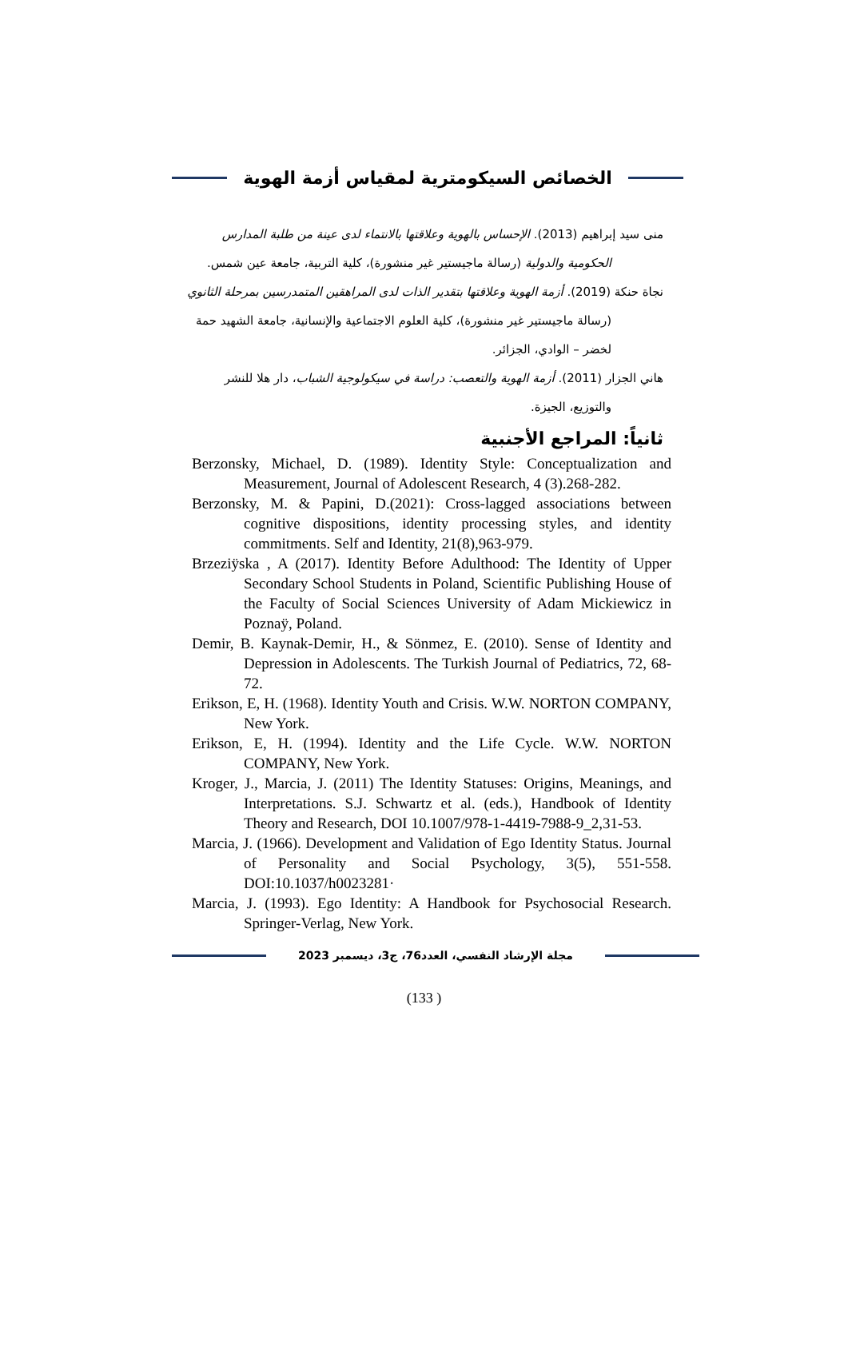الخصائص السيكومترية لمقياس أزمة الهوية
منى سيد إبراهيم (2013). الإحساس بالهوية وعلاقتها بالانتماء لدى عينة من طلبة المدارس الحكومية والدولية (رسالة ماجيستير غير منشورة)، كلية التربية، جامعة عين شمس.
نجاة حنكة (2019). أزمة الهوية وعلاقتها بتقدير الذات لدى المراهقين المتمدرسين بمرحلة الثانوي (رسالة ماجيستير غير منشورة)، كلية العلوم الاجتماعية والإنسانية، جامعة الشهيد حمة لخضر – الوادي، الجزائر.
هاني الجزار (2011). أزمة الهوية والتعصب: دراسة في سيكولوجية الشباب، دار هلا للنشر والتوزيع، الجيزة.
ثانياً: المراجع الأجنبية
Berzonsky, Michael, D. (1989). Identity Style: Conceptualization and Measurement, Journal of Adolescent Research, 4 (3).268-282.
Berzonsky, M. & Papini, D.(2021): Cross-lagged associations between cognitive dispositions, identity processing styles, and identity commitments. Self and Identity, 21(8),963-979.
Brzeziÿska , A (2017). Identity Before Adulthood: The Identity of Upper Secondary School Students in Poland, Scientific Publishing House of the Faculty of Social Sciences University of Adam Mickiewicz in Poznaÿ, Poland.
Demir, B. Kaynak-Demir, H., & Sönmez, E. (2010). Sense of Identity and Depression in Adolescents. The Turkish Journal of Pediatrics, 72, 68- 72.
Erikson, E, H. (1968). Identity Youth and Crisis. W.W. NORTON COMPANY, New York.
Erikson, E, H. (1994). Identity and the Life Cycle. W.W. NORTON COMPANY, New York.
Kroger, J., Marcia, J. (2011) The Identity Statuses: Origins, Meanings, and Interpretations. S.J. Schwartz et al. (eds.), Handbook of Identity Theory and Research, DOI 10.1007/978-1-4419-7988-9_2,31-53.
Marcia, J. (1966). Development and Validation of Ego Identity Status. Journal of Personality and Social Psychology, 3(5), 551-558. DOI:10.1037/h0023281·
Marcia, J. (1993). Ego Identity: A Handbook for Psychosocial Research. Springer-Verlag, New York.
مجلة الإرشاد النفسي، العدد76، ج3، ديسمبر 2023
(133 )